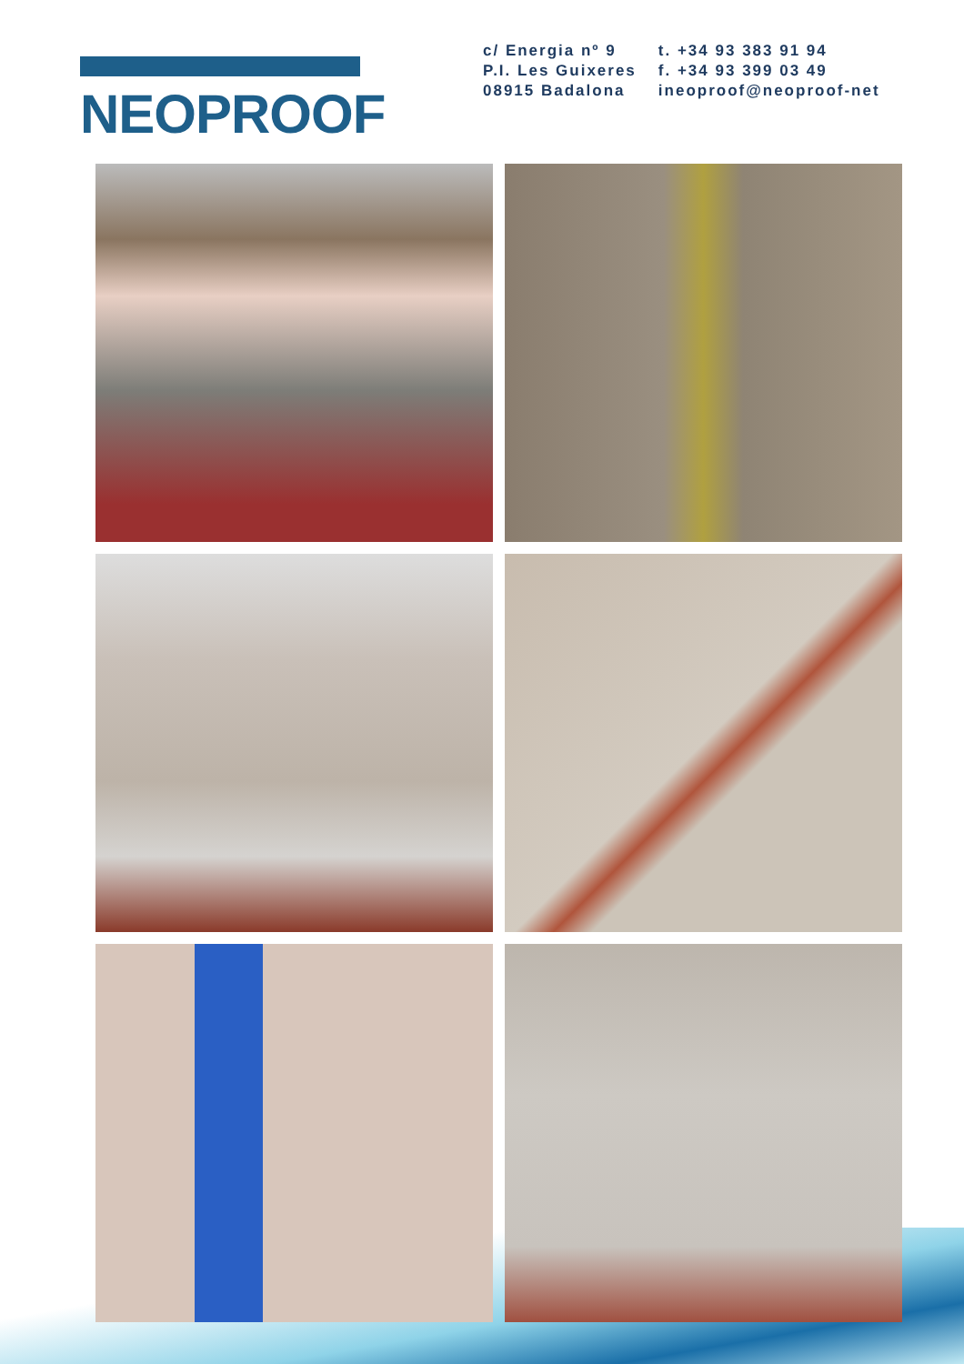NEOPROOF
c/ Energia nº 9
P.I. Les Guixeres
08915 Badalona
t. +34 93 383 91 94
f. +34 93 399 03 49
ineoproof@neoproof-net